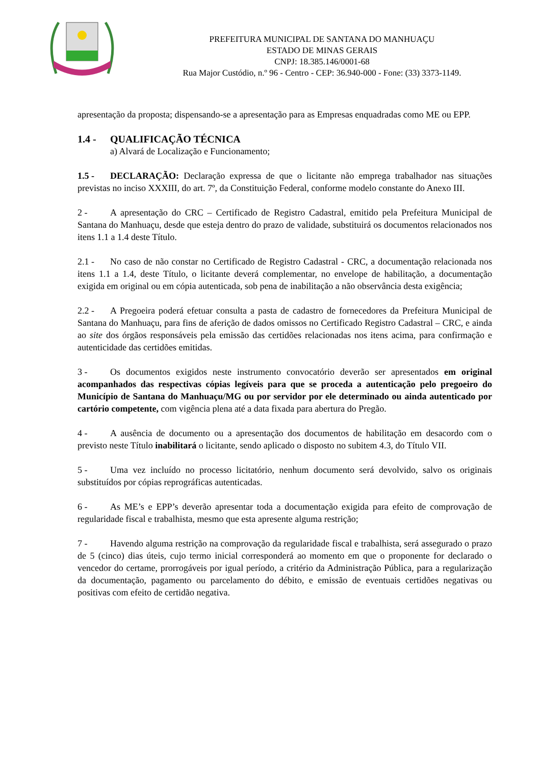PREFEITURA MUNICIPAL DE SANTANA DO MANHUAÇU
ESTADO DE MINAS GERAIS
CNPJ: 18.385.146/0001-68
Rua Major Custódio, n.º 96 - Centro - CEP: 36.940-000 - Fone: (33) 3373-1149.
apresentação da proposta; dispensando-se a apresentação para as Empresas enquadradas como ME ou EPP.
1.4 - QUALIFICAÇÃO TÉCNICA
a) Alvará de Localização e Funcionamento;
1.5 - DECLARAÇÃO: Declaração expressa de que o licitante não emprega trabalhador nas situações previstas no inciso XXXIII, do art. 7º, da Constituição Federal, conforme modelo constante do Anexo III.
2 - A apresentação do CRC – Certificado de Registro Cadastral, emitido pela Prefeitura Municipal de Santana do Manhuaçu, desde que esteja dentro do prazo de validade, substituirá os documentos relacionados nos itens 1.1 a 1.4 deste Título.
2.1 - No caso de não constar no Certificado de Registro Cadastral - CRC, a documentação relacionada nos itens 1.1 a 1.4, deste Título, o licitante deverá complementar, no envelope de habilitação, a documentação exigida em original ou em cópia autenticada, sob pena de inabilitação a não observância desta exigência;
2.2 - A Pregoeira poderá efetuar consulta a pasta de cadastro de fornecedores da Prefeitura Municipal de Santana do Manhuaçu, para fins de aferição de dados omissos no Certificado Registro Cadastral – CRC, e ainda ao site dos órgãos responsáveis pela emissão das certidões relacionadas nos itens acima, para confirmação e autenticidade das certidões emitidas.
3 - Os documentos exigidos neste instrumento convocatório deverão ser apresentados em original acompanhados das respectivas cópias legíveis para que se proceda a autenticação pelo pregoeiro do Município de Santana do Manhuaçu/MG ou por servidor por ele determinado ou ainda autenticado por cartório competente, com vigência plena até a data fixada para abertura do Pregão.
4 - A ausência de documento ou a apresentação dos documentos de habilitação em desacordo com o previsto neste Título inabilitará o licitante, sendo aplicado o disposto no subitem 4.3, do Título VII.
5 - Uma vez incluído no processo licitatório, nenhum documento será devolvido, salvo os originais substituídos por cópias reprográficas autenticadas.
6 - As ME’s e EPP’s deverão apresentar toda a documentação exigida para efeito de comprovação de regularidade fiscal e trabalhista, mesmo que esta apresente alguma restrição;
7 - Havendo alguma restrição na comprovação da regularidade fiscal e trabalhista, será assegurado o prazo de 5 (cinco) dias úteis, cujo termo inicial corresponderá ao momento em que o proponente for declarado o vencedor do certame, prorrogáveis por igual período, a critério da Administração Pública, para a regularização da documentação, pagamento ou parcelamento do débito, e emissão de eventuais certidões negativas ou positivas com efeito de certidão negativa.